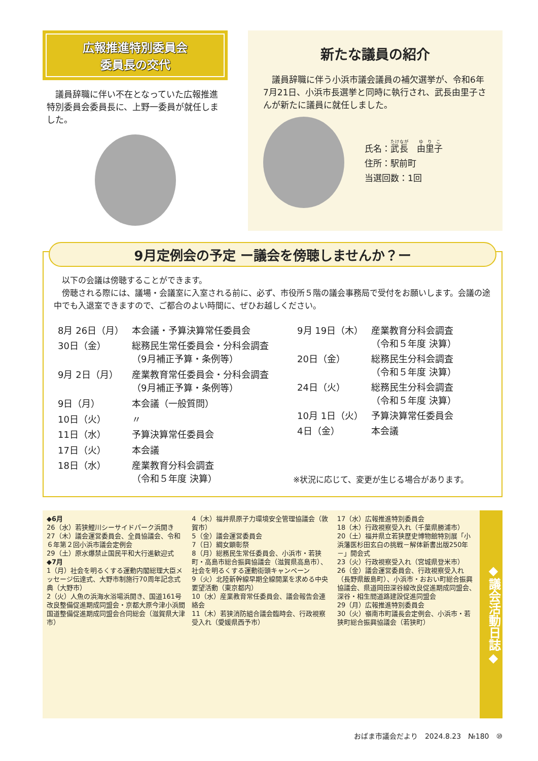広報推進特別委員会
委員長の交代
　議員辞職に伴い不在となっていた広報推進特別委員会委員長に、上野一委員が就任しました。
新たな議員の紹介
　議員辞職に伴う小浜市議会議員の補欠選挙が、令和6年7月21日、小浜市長選挙と同時に執行され、武長由里子さんが新たに議員に就任しました。
氏名：武長　由里子
住所：駅前町
当選回数：1回
9月定例会の予定 ー議会を傍聴しませんか？ー
　以下の会議は傍聴することができます。
　傍聴される際には、議場・会議室に入室される前に、必ず、市役所５階の議会事務局で受付をお願いします。会議の途中でも入退室できますので、ご都合のよい時間に、ぜひお越しください。
| 8月 26日（月） | 本会議・予算決算常任委員会 |
| 30日（金） | 総務民生常任委員会・分科会調査 （9月補正予算・条例等） |
| 9月 2日（月） | 産業教育常任委員会・分科会調査 （9月補正予算・条例等） |
| 9日（月） | 本会議（一般質問） |
| 10日（火） | 〃 |
| 11日（水） | 予算決算常任委員会 |
| 17日（火） | 本会議 |
| 18日（水） | 産業教育分科会調査 （令和５年度 決算） |
| 9月 19日（木） | 産業教育分科会調査 （令和５年度 決算） |
| 20日（金） | 総務民生分科会調査 （令和５年度 決算） |
| 24日（火） | 総務民生分科会調査 （令和５年度 決算） |
| 10月 1日（火） | 予算決算常任委員会 |
| 4日（金） | 本会議 |
※状況に応じて、変更が生じる場合があります。
◆6月
26（水）若狭鯉川シーサイドパーク浜開き
27（木）議会運営委員会、全員協議会、令和６年第２回小浜市議会定例会
29（土）原水爆禁止国民平和大行進歓迎式
◆7月
1（月）社会を明るくする運動内閣総理大臣メッセージ伝達式、大野市制施行70周年記念式典（大野市）
2（火）人魚の浜海水浴場浜開き、国道161号改良整備促進期成同盟会・京都大原今津小浜間国道整備促進期成同盟会合同総会（滋賀県大津市）
4（木）福井県原子力環境安全管理協議会（敦賀市）
5（金）議会運営委員会
7（日）綱女顕彰祭
8（月）総務民生常任委員会、小浜市・若狭町・高島市総合振興協議会（滋賀県高島市）、社会を明るくする運動街頭キャンペーン
9（火）北陸新幹線早期全線開業を求める中央要望活動（東京都内）
10（水）産業教育常任委員会、議会報告会連絡会
11（木）若狭消防組合議会臨時会、行政視察受入れ（愛媛県西予市）
17（水）広報推進特別委員会
18（木）行政視察受入れ（千葉県勝浦市）
20（土）福井県立若狭歴史博物館特別展「小浜藩医杉田玄白の挑戦－解体新書出版250年－」開会式
23（火）行政視察受入れ（宮城県登米市）
26（金）議会運営委員会、行政視察受入れ（長野県飯島町）、小浜市・おおい町総合振興協議会、県道岡田深谷線改良促進期成同盟会、深谷・相生間道路建設促進同盟会
29（月）広報推進特別委員会
30（火）嶺南市町議長会定例会、小浜市・若狭町総合振興協議会（若狭町）
◆議会活動日誌◆
おばま市議会だより　2024.8.23　№180　⑩